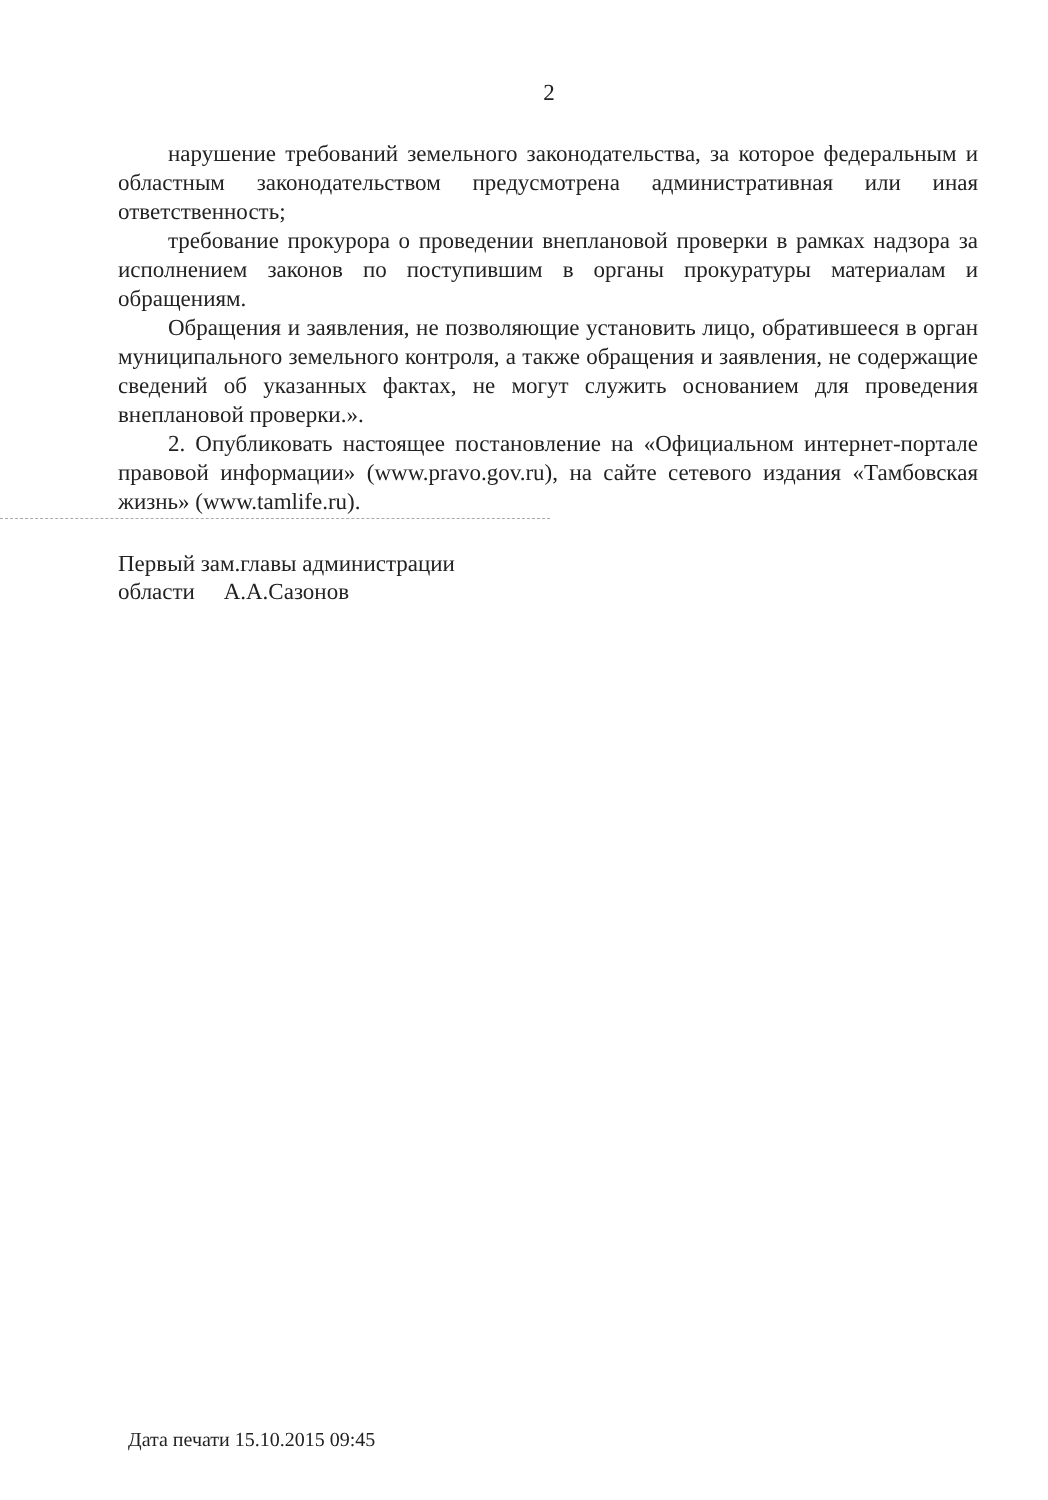2
нарушение требований земельного законодательства, за которое федеральным и областным законодательством предусмотрена административная или иная ответственность;
требование прокурора о проведении внеплановой проверки в рамках надзора за исполнением законов по поступившим в органы прокуратуры материалам и обращениям.
Обращения и заявления, не позволяющие установить лицо, обратившееся в орган муниципального земельного контроля, а также обращения и заявления, не содержащие сведений об указанных фактах, не могут служить основанием для проведения внеплановой проверки.».
2. Опубликовать настоящее постановление на «Официальном интернет-портале правовой информации» (www.pravo.gov.ru), на сайте сетевого издания «Тамбовская жизнь» (www.tamlife.ru).
Первый зам.главы администрации
области А.А.Сазонов
Дата печати 15.10.2015 09:45